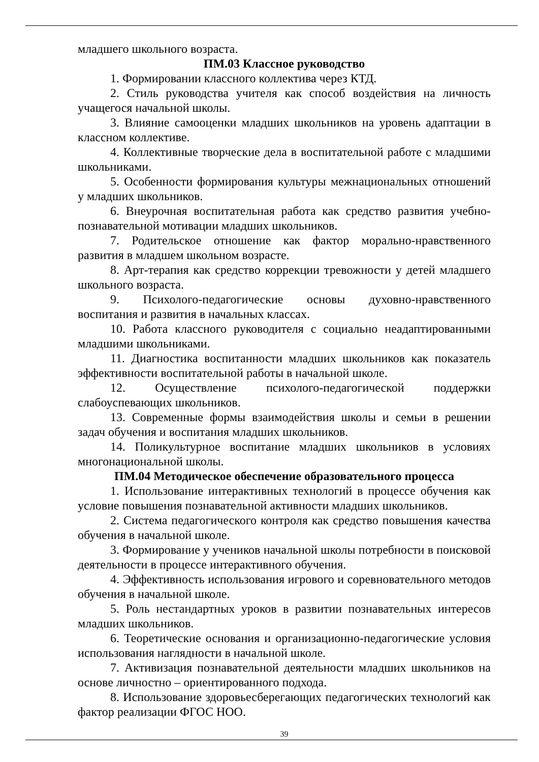младшего школьного возраста.
ПМ.03 Классное руководство
1. Формировании классного коллектива через КТД.
2. Стиль руководства учителя как способ воздействия на личность учащегося начальной школы.
3. Влияние самооценки младших школьников на уровень адаптации в классном коллективе.
4. Коллективные творческие дела в воспитательной работе с младшими школьниками.
5. Особенности формирования культуры межнациональных отношений у младших школьников.
6. Внеурочная воспитательная работа как средство развития учебно-познавательной мотивации младших школьников.
7. Родительское отношение как фактор морально-нравственного развития в младшем школьном возрасте.
8. Арт-терапия как средство коррекции тревожности у детей младшего школьного возраста.
9. Психолого-педагогические основы духовно-нравственного воспитания и развития в начальных классах.
10. Работа классного руководителя с социально неадаптированными младшими школьниками.
11. Диагностика воспитанности младших школьников как показатель эффективности воспитательной работы в начальной школе.
12. Осуществление психолого-педагогической поддержки слабоуспевающих школьников.
13. Современные формы взаимодействия школы и семьи в решении задач обучения и воспитания младших школьников.
14. Поликультурное воспитание младших школьников в условиях многонациональной школы.
ПМ.04 Методическое обеспечение образовательного процесса
1. Использование интерактивных технологий в процессе обучения как условие повышения познавательной активности младших школьников.
2. Система педагогического контроля как средство повышения качества обучения в начальной школе.
3. Формирование у учеников начальной школы потребности в поисковой деятельности в процессе интерактивного обучения.
4. Эффективность использования игрового и соревновательного методов обучения в начальной школе.
5. Роль нестандартных уроков в развитии познавательных интересов младших школьников.
6. Теоретические основания и организационно-педагогические условия использования наглядности в начальной школе.
7. Активизация познавательной деятельности младших школьников на основе личностно – ориентированного подхода.
8. Использование здоровьесберегающих педагогических технологий как фактор реализации ФГОС НОО.
39